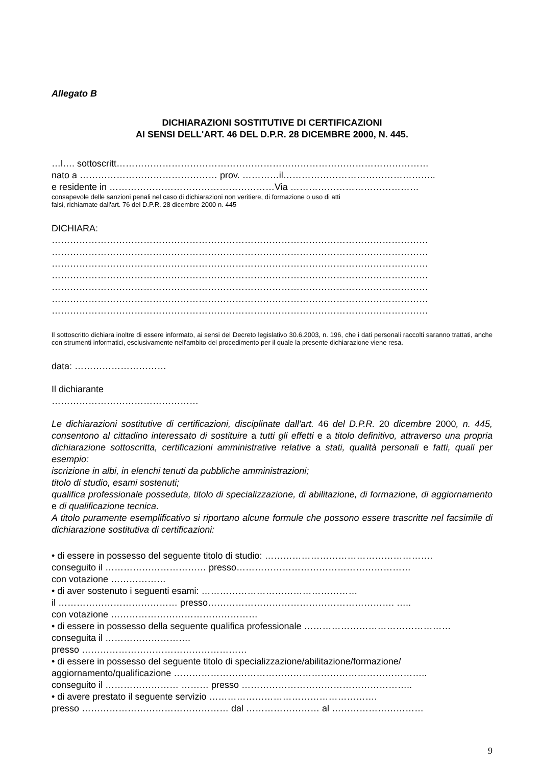Allegato B
DICHIARAZIONI SOSTITUTIVE DI CERTIFICAZIONI
AI SENSI DELL'ART. 46 DEL D.P.R. 28 DICEMBRE 2000, N. 445.
…l…. sottoscritt…………………………………………………………………………………………
nato a ……………………………………… prov. …………il…………………………………………..
e residente in ………………………………………………Via ……………………………………
consapevole delle sanzioni penali nel caso di dichiarazioni non veritiere, di formazione o uso di atti
falsi, richiamate dall'art. 76 del D.P.R. 28 dicembre 2000 n. 445
DICHIARA:
……………………………………………………………………………………………………………
……………………………………………………………………………………………………………
……………………………………………………………………………………………………………
……………………………………………………………………………………………………………
……………………………………………………………………………………………………………
……………………………………………………………………………………………………………
……………………………………………………………………………………………………………
Il sottoscritto dichiara inoltre di essere informato, ai sensi del Decreto legislativo 30.6.2003, n. 196, che i dati personali raccolti saranno trattati, anche con strumenti informatici, esclusivamente nell'ambito del procedimento per il quale la presente dichiarazione viene resa.
data: …………………………
Il dichiarante
…………………………………………
Le dichiarazioni sostitutive di certificazioni, disciplinate dall'art. 46 del D.P.R. 20 dicembre 2000, n. 445, consentono al cittadino interessato di sostituire a tutti gli effetti e a titolo definitivo, attraverso una propria dichiarazione sottoscritta, certificazioni amministrative relative a stati, qualità personali e fatti, quali per esempio:
iscrizione in albi, in elenchi tenuti da pubbliche amministrazioni;
titolo di studio, esami sostenuti;
qualifica professionale posseduta, titolo di specializzazione, di abilitazione, di formazione, di aggiornamento e di qualificazione tecnica.
A titolo puramente esemplificativo si riportano alcune formule che possono essere trascritte nel facsimile di dichiarazione sostitutiva di certificazioni:
• di essere in possesso del seguente titolo di studio: ……………………………………………….
conseguito il …………………………… presso…………………………………………………
con votazione ………………
• di aver sostenuto i seguenti esami: ……………………………………………
il ………………………………… presso……………………………………………………. …..
con votazione …………………………………………
• di essere in possesso della seguente qualifica professionale …………………………………………
conseguita il ……………………….
presso ………………………………………………
• di essere in possesso del seguente titolo di specializzazione/abilitazione/formazione/
aggiornamento/qualificazione ………………………………………………………………………..
conseguito il …………………… ……… presso ………………………………………………..
• di avere prestato il seguente servizio ……………………………………………….
presso ………………………………………… dal …………………… al …………………………
9